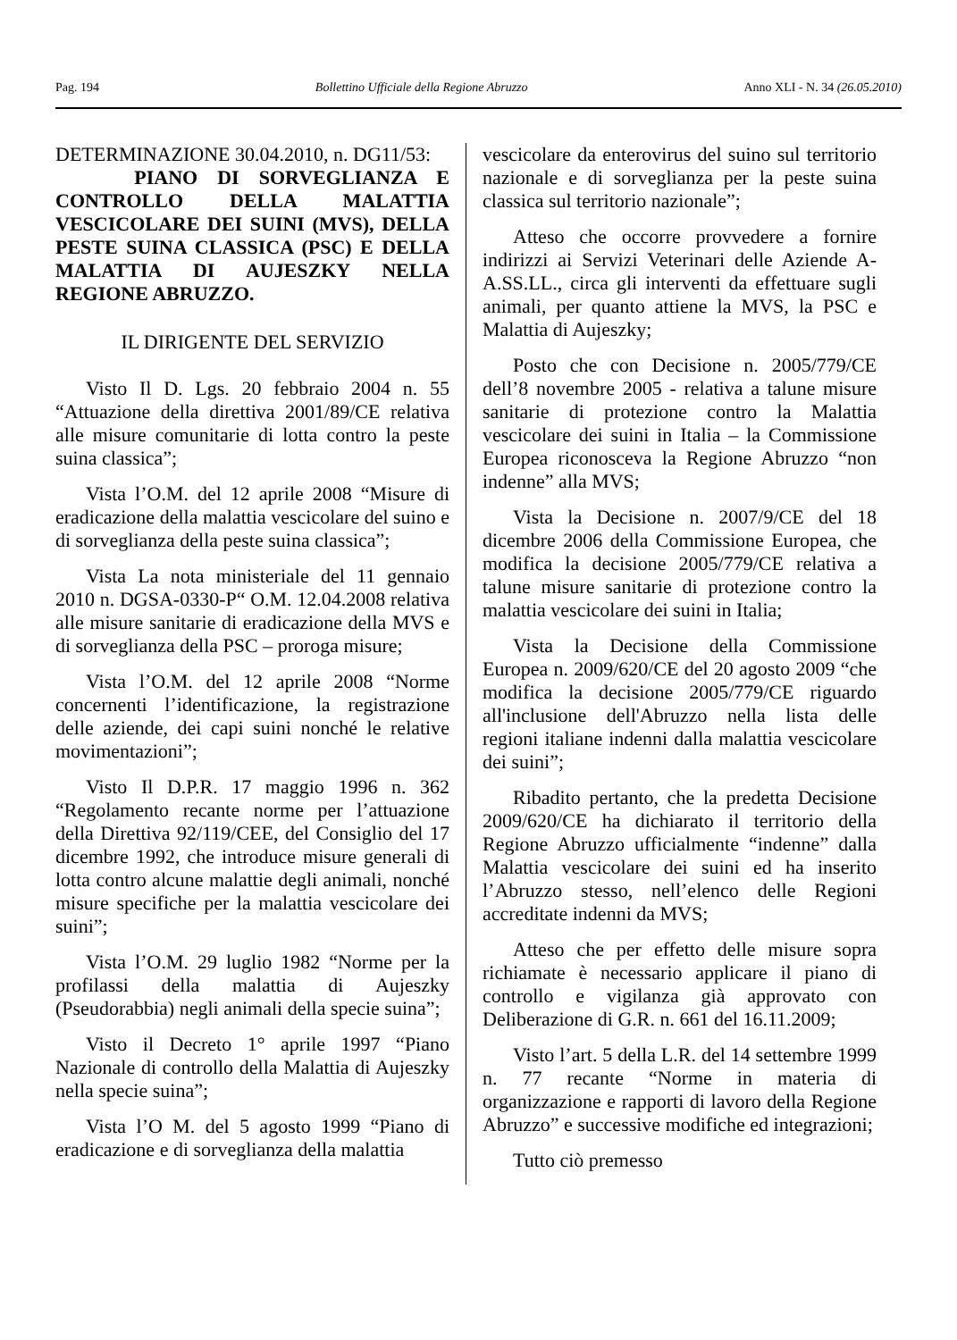Pag. 194 Bollettino Ufficiale della Regione Abruzzo Anno XLI - N. 34 (26.05.2010)
DETERMINAZIONE 30.04.2010, n. DG11/53:
PIANO DI SORVEGLIANZA E CONTROLLO DELLA MALATTIA VESCICOLARE DEI SUINI (MVS), DELLA PESTE SUINA CLASSICA (PSC) E DELLA MALATTIA DI AUJESZKY NELLA REGIONE ABRUZZO.
IL DIRIGENTE DEL SERVIZIO
Visto Il D. Lgs. 20 febbraio 2004 n. 55 “Attuazione della direttiva 2001/89/CE relativa alle misure comunitarie di lotta contro la peste suina classica”;
Vista l’O.M. del 12 aprile 2008 “Misure di eradicazione della malattia vescicolare del suino e di sorveglianza della peste suina classica”;
Vista La nota ministeriale del 11 gennaio 2010 n. DGSA-0330-P“ O.M. 12.04.2008 relativa alle misure sanitarie di eradicazione della MVS e di sorveglianza della PSC – proroga misure;
Vista l’O.M. del 12 aprile 2008 “Norme concernenti l’identificazione, la registrazione delle aziende, dei capi suini nonché le relative movimentazioni”;
Visto Il D.P.R. 17 maggio 1996 n. 362 “Regolamento recante norme per l’attuazione della Direttiva 92/119/CEE, del Consiglio del 17 dicembre 1992, che introduce misure generali di lotta contro alcune malattie degli animali, nonché misure specifiche per la malattia vescicolare dei suini”;
Vista l’O.M. 29 luglio 1982 “Norme per la profilassi della malattia di Aujeszky (Pseudorabbia) negli animali della specie suina”;
Visto il Decreto 1° aprile 1997 “Piano Nazionale di controllo della Malattia di Aujeszky nella specie suina”;
Vista l’O M. del 5 agosto 1999 “Piano di eradicazione e di sorveglianza della malattia
vescicolare da enterovirus del suino sul territorio nazionale e di sorveglianza per la peste suina classica sul territorio nazionale”;
Atteso che occorre provvedere a fornire indirizzi ai Servizi Veterinari delle Aziende A-A.SS.LL., circa gli interventi da effettuare sugli animali, per quanto attiene la MVS, la PSC e Malattia di Aujeszky;
Posto che con Decisione n. 2005/779/CE dell’8 novembre 2005 - relativa a talune misure sanitarie di protezione contro la Malattia vescicolare dei suini in Italia – la Commissione Europea riconosceva la Regione Abruzzo “non indenne” alla MVS;
Vista la Decisione n. 2007/9/CE del 18 dicembre 2006 della Commissione Europea, che modifica la decisione 2005/779/CE relativa a talune misure sanitarie di protezione contro la malattia vescicolare dei suini in Italia;
Vista la Decisione della Commissione Europea n. 2009/620/CE del 20 agosto 2009 “che modifica la decisione 2005/779/CE riguardo all'inclusione dell'Abruzzo nella lista delle regioni italiane indenni dalla malattia vescicolare dei suini”;
Ribadito pertanto, che la predetta Decisione 2009/620/CE ha dichiarato il territorio della Regione Abruzzo ufficialmente “indenne” dalla Malattia vescicolare dei suini ed ha inserito l’Abruzzo stesso, nell’elenco delle Regioni accreditate indenni da MVS;
Atteso che per effetto delle misure sopra richiamate è necessario applicare il piano di controllo e vigilanza già approvato con Deliberazione di G.R. n. 661 del 16.11.2009;
Visto l’art. 5 della L.R. del 14 settembre 1999 n. 77 recante “Norme in materia di organizzazione e rapporti di lavoro della Regione Abruzzo” e successive modifiche ed integrazioni;
Tutto ciò premesso